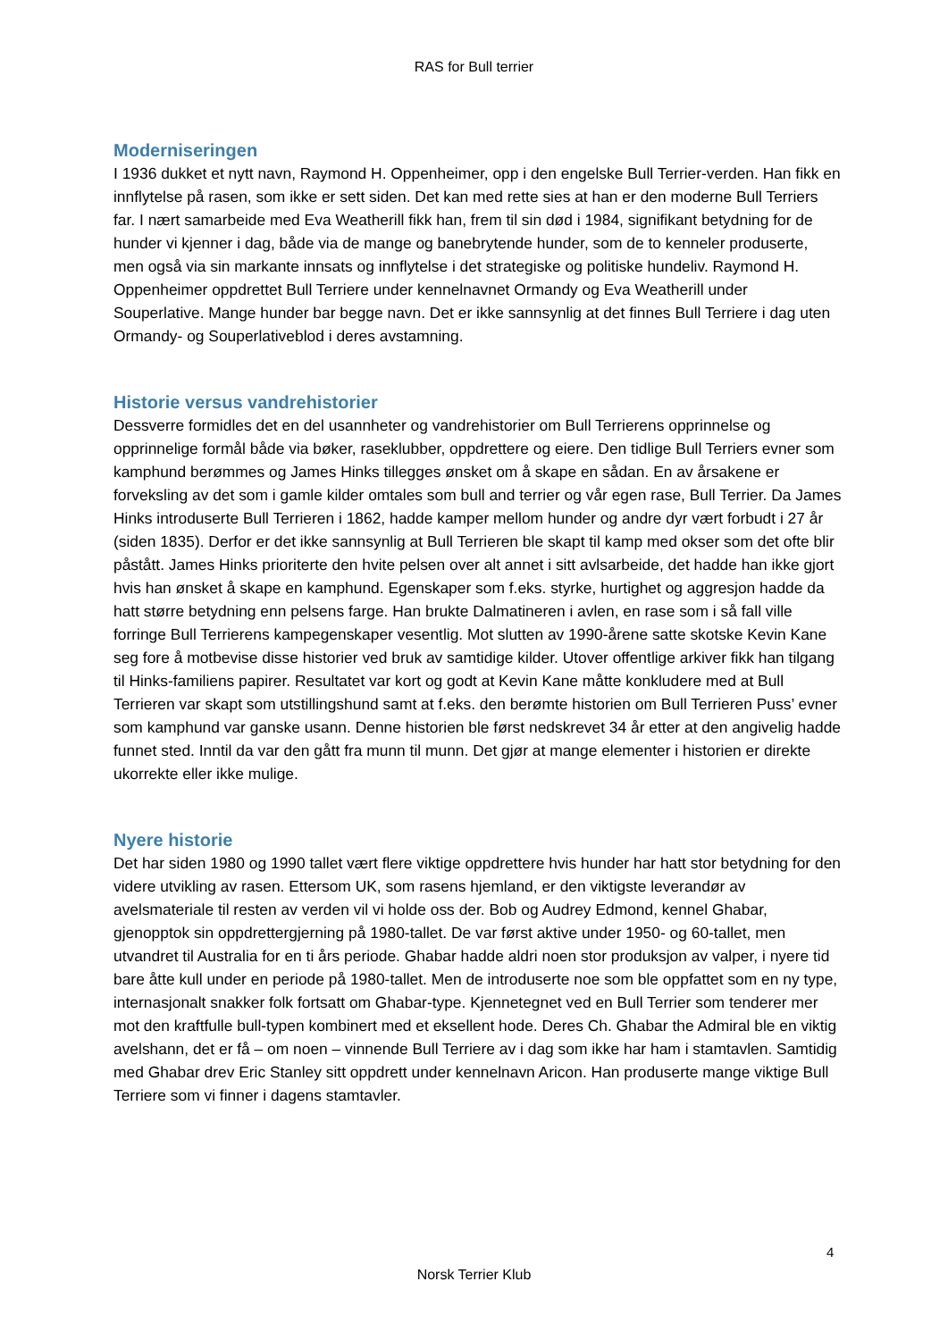RAS for Bull terrier
Moderniseringen
I 1936 dukket et nytt navn, Raymond H. Oppenheimer, opp i den engelske Bull Terrier-verden. Han fikk en innflytelse på rasen, som ikke er sett siden. Det kan med rette sies at han er den moderne Bull Terriers far. I nært samarbeide med Eva Weatherill fikk han, frem til sin død i 1984, signifikant betydning for de hunder vi kjenner i dag, både via de mange og banebrytende hunder, som de to kenneler produserte, men også via sin markante innsats og innflytelse i det strategiske og politiske hundeliv. Raymond H. Oppenheimer oppdrettet Bull Terriere under kennelnavnet Ormandy og Eva Weatherill under Souperlative. Mange hunder bar begge navn. Det er ikke sannsynlig at det finnes Bull Terriere i dag uten Ormandy- og Souperlativeblod i deres avstamning.
Historie versus vandrehistorier
Dessverre formidles det en del usannheter og vandrehistorier om Bull Terrierens opprinnelse og opprinnelige formål både via bøker, raseklubber, oppdrettere og eiere. Den tidlige Bull Terriers evner som kamphund berømmes og James Hinks tillegges ønsket om å skape en sådan. En av årsakene er forveksling av det som i gamle kilder omtales som bull and terrier og vår egen rase, Bull Terrier. Da James Hinks introduserte Bull Terrieren i 1862, hadde kamper mellom hunder og andre dyr vært forbudt i 27 år (siden 1835). Derfor er det ikke sannsynlig at Bull Terrieren ble skapt til kamp med okser som det ofte blir påstått. James Hinks prioriterte den hvite pelsen over alt annet i sitt avlsarbeide, det hadde han ikke gjort hvis han ønsket å skape en kamphund. Egenskaper som f.eks. styrke, hurtighet og aggresjon hadde da hatt større betydning enn pelsens farge. Han brukte Dalmatineren i avlen, en rase som i så fall ville forringe Bull Terrierens kampegenskaper vesentlig. Mot slutten av 1990-årene satte skotske Kevin Kane seg fore å motbevise disse historier ved bruk av samtidige kilder. Utover offentlige arkiver fikk han tilgang til Hinks-familiens papirer. Resultatet var kort og godt at Kevin Kane måtte konkludere med at Bull Terrieren var skapt som utstillingshund samt at f.eks. den berømte historien om Bull Terrieren Puss’ evner som kamphund var ganske usann. Denne historien ble først nedskrevet 34 år etter at den angivelig hadde funnet sted. Inntil da var den gått fra munn til munn. Det gjør at mange elementer i historien er direkte ukorrekte eller ikke mulige.
Nyere historie
Det har siden 1980 og 1990 tallet vært flere viktige oppdrettere hvis hunder har hatt stor betydning for den videre utvikling av rasen. Ettersom UK, som rasens hjemland, er den viktigste leverandør av avelsmateriale til resten av verden vil vi holde oss der. Bob og Audrey Edmond, kennel Ghabar, gjenopptok sin oppdrettergjerning på 1980-tallet. De var først aktive under 1950- og 60-tallet, men utvandret til Australia for en ti års periode. Ghabar hadde aldri noen stor produksjon av valper, i nyere tid bare åtte kull under en periode på 1980-tallet. Men de introduserte noe som ble oppfattet som en ny type, internasjonalt snakker folk fortsatt om Ghabar-type. Kjennetegnet ved en Bull Terrier som tenderer mer mot den kraftfulle bull-typen kombinert med et eksellent hode. Deres Ch. Ghabar the Admiral ble en viktig avelshann, det er få – om noen – vinnende Bull Terriere av i dag som ikke har ham i stamtavlen. Samtidig med Ghabar drev Eric Stanley sitt oppdrett under kennelnavn Aricon. Han produserte mange viktige Bull Terriere som vi finner i dagens stamtavler.
4
Norsk Terrier Klub